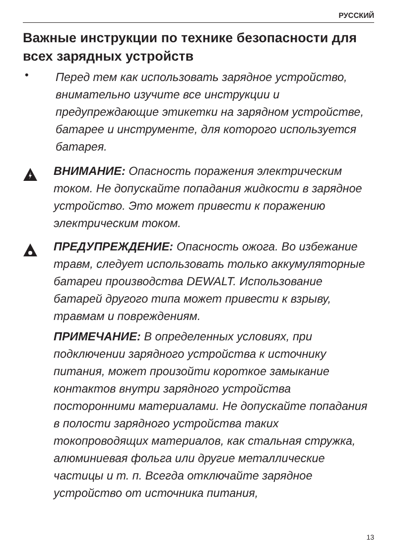РУССКИЙ
Важные инструкции по технике безопасности для всех зарядных устройств
•
Перед тем как использовать зарядное устройство, внимательно изучите все инструкции и предупреждающие этикетки на зарядном устройстве, батарее и инструменте, для которого используется батарея.
ВНИМАНИЕ: Опасность поражения электрическим током. Не допускайте попадания жидкости в зарядное устройство. Это может привести к поражению электрическим током.
ПРЕДУПРЕЖДЕНИЕ: Опасность ожога. Во избежание травм, следует использовать только аккумуляторные батареи производства DEWALT. Использование батарей другого типа может привести к взрыву, травмам и повреждениям.
ПРИМЕЧАНИЕ: В определенных условиях, при подключении зарядного устройства к источнику питания, может произойти короткое замыкание контактов внутри зарядного устройства посторонними материалами. Не допускайте попадания в полости зарядного устройства таких токопроводящих материалов, как стальная стружка, алюминиевая фольга или другие металлические частицы и т. п. Всегда отключайте зарядное устройство от источника питания,
13